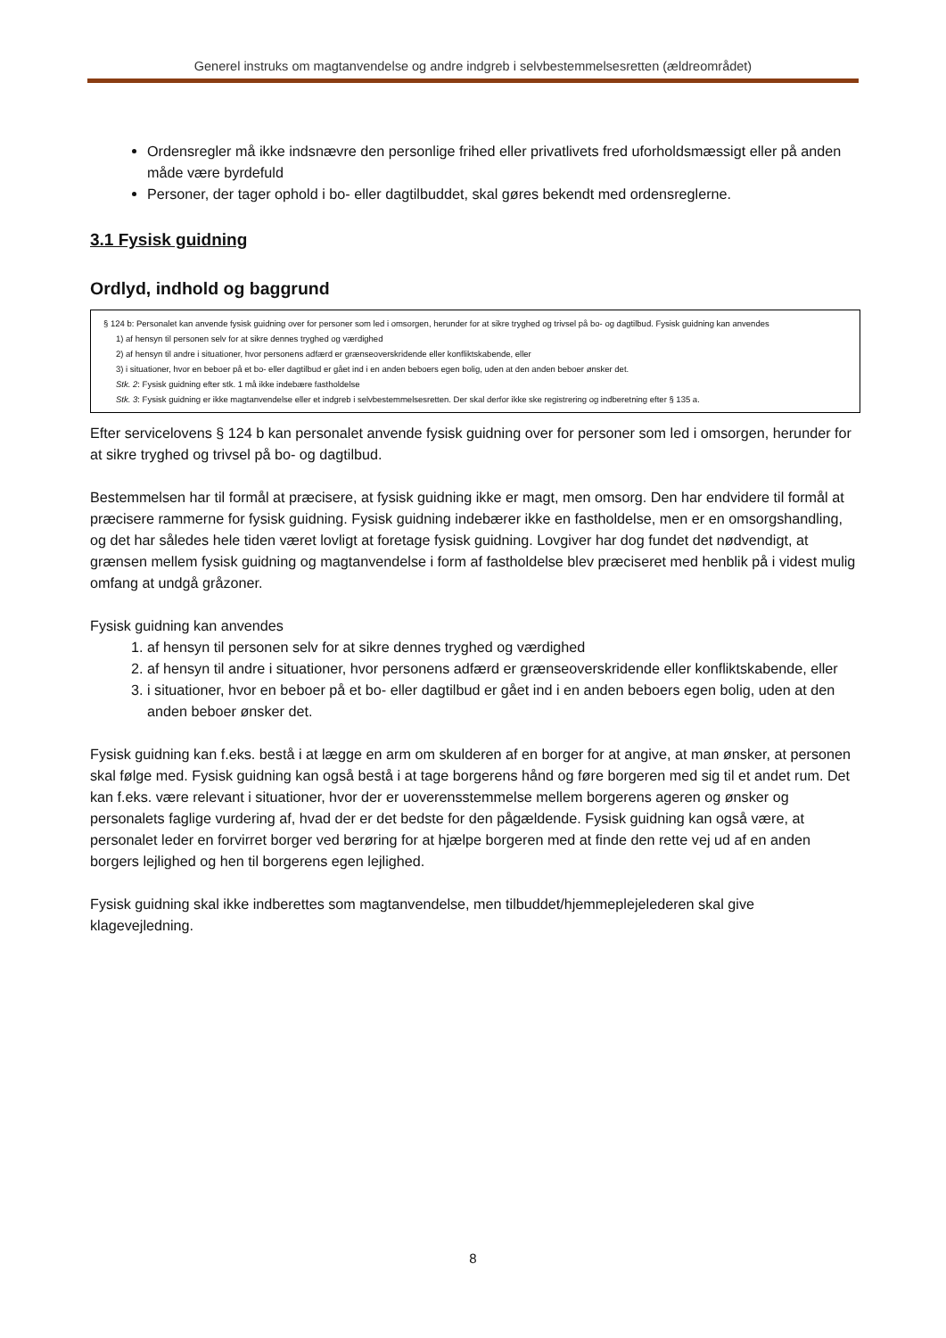Generel instruks om magtanvendelse og andre indgreb i selvbestemmelsesretten (ældreområdet)
Ordensregler må ikke indsnævre den personlige frihed eller privatlivets fred uforholdsmæssigt eller på anden måde være byrdefuld
Personer, der tager ophold i bo- eller dagtilbuddet, skal gøres bekendt med ordensreglerne.
3.1 Fysisk guidning
Ordlyd, indhold og baggrund
§ 124 b: Personalet kan anvende fysisk guidning over for personer som led i omsorgen, herunder for at sikre tryghed og trivsel på bo- og dagtilbud. Fysisk guidning kan anvendes
1) af hensyn til personen selv for at sikre dennes tryghed og værdighed
2) af hensyn til andre i situationer, hvor personens adfærd er grænseoverskridende eller konfliktskabende, eller
3) i situationer, hvor en beboer på et bo- eller dagtilbud er gået ind i en anden beboers egen bolig, uden at den anden beboer ønsker det.
Stk. 2: Fysisk guidning efter stk. 1 må ikke indebære fastholdelse
Stk. 3: Fysisk guidning er ikke magtanvendelse eller et indgreb i selvbestemmelsesretten. Der skal derfor ikke ske registrering og indberetning efter § 135 a.
Efter servicelovens § 124 b kan personalet anvende fysisk guidning over for personer som led i omsorgen, herunder for at sikre tryghed og trivsel på bo- og dagtilbud.
Bestemmelsen har til formål at præcisere, at fysisk guidning ikke er magt, men omsorg. Den har endvidere til formål at præcisere rammerne for fysisk guidning. Fysisk guidning indebærer ikke en fastholdelse, men er en omsorgshandling, og det har således hele tiden været lovligt at foretage fysisk guidning. Lovgiver har dog fundet det nødvendigt, at grænsen mellem fysisk guidning og magtanvendelse i form af fastholdelse blev præciseret med henblik på i videst mulig omfang at undgå gråzoner.
Fysisk guidning kan anvendes
1. af hensyn til personen selv for at sikre dennes tryghed og værdighed
2. af hensyn til andre i situationer, hvor personens adfærd er grænseoverskridende eller konfliktskabende, eller
3. i situationer, hvor en beboer på et bo- eller dagtilbud er gået ind i en anden beboers egen bolig, uden at den anden beboer ønsker det.
Fysisk guidning kan f.eks. bestå i at lægge en arm om skulderen af en borger for at angive, at man ønsker, at personen skal følge med. Fysisk guidning kan også bestå i at tage borgerens hånd og føre borgeren med sig til et andet rum. Det kan f.eks. være relevant i situationer, hvor der er uoverensstemmelse mellem borgerens ageren og ønsker og personalets faglige vurdering af, hvad der er det bedste for den pågældende. Fysisk guidning kan også være, at personalet leder en forvirret borger ved berøring for at hjælpe borgeren med at finde den rette vej ud af en anden borgers lejlighed og hen til borgerens egen lejlighed.
Fysisk guidning skal ikke indberettes som magtanvendelse, men tilbuddet/hjemmeplejelederen skal give klagevejledning.
8